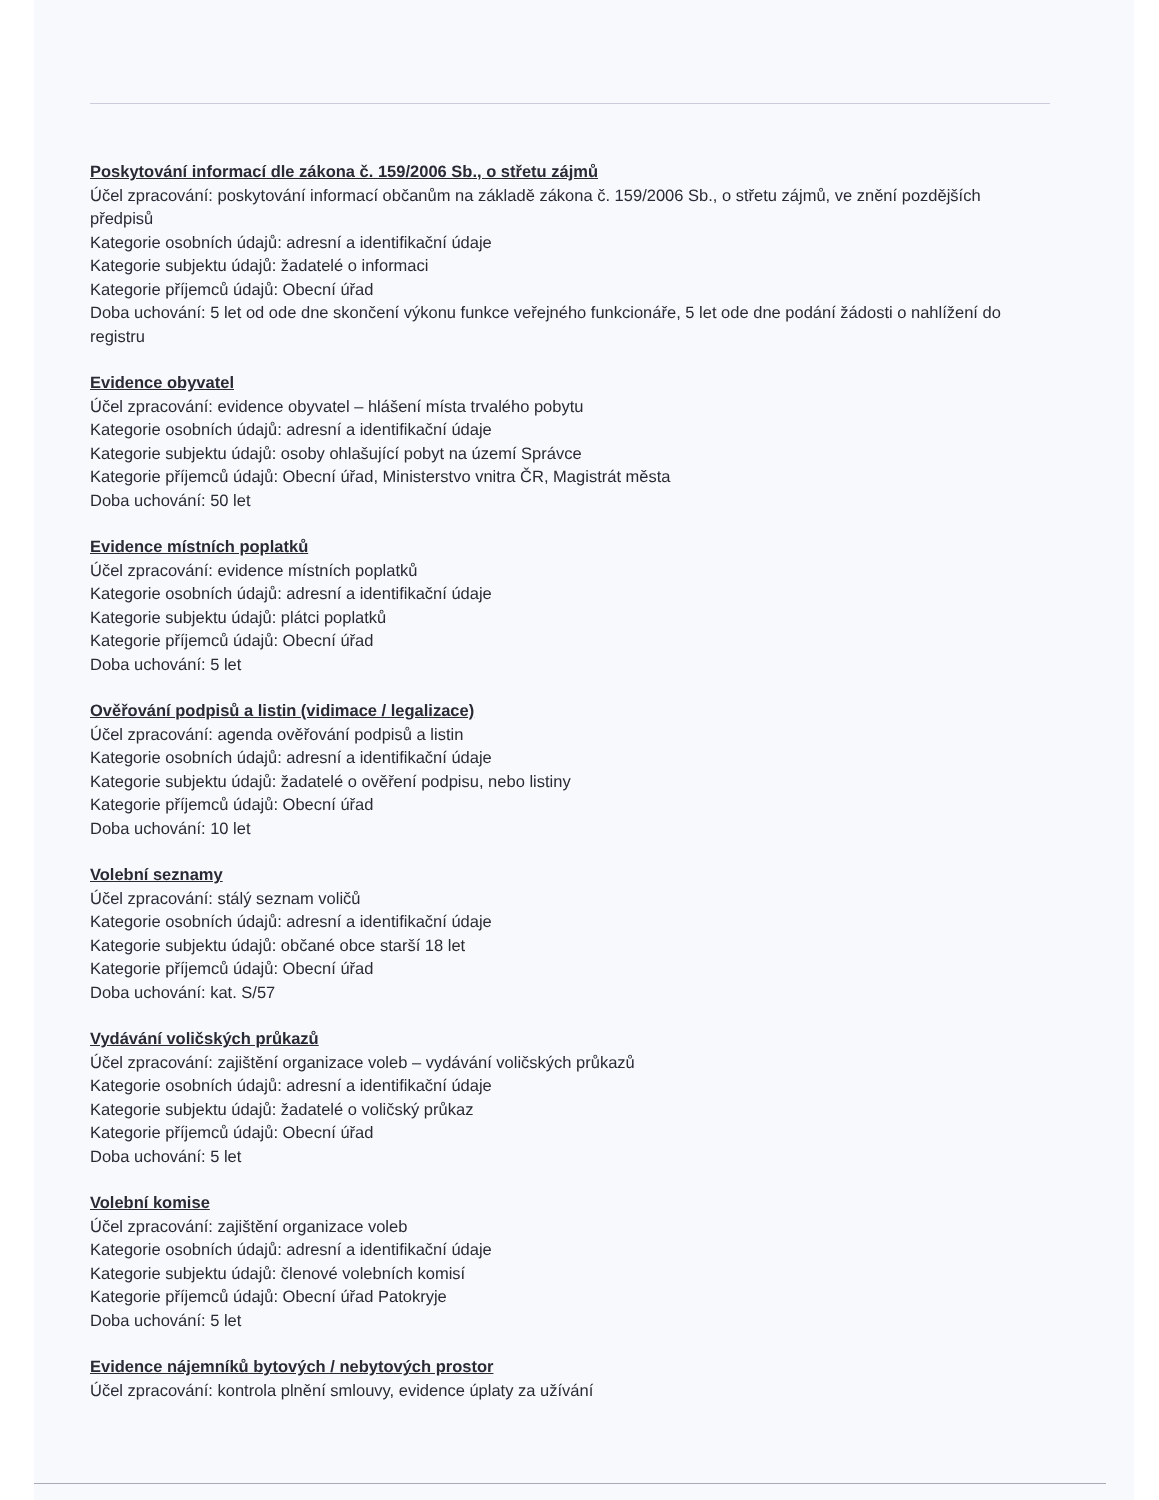Poskytování informací dle zákona č. 159/2006 Sb., o střetu zájmů
Účel zpracování: poskytování informací občanům na základě zákona č. 159/2006 Sb., o střetu zájmů, ve znění pozdějších předpisů
Kategorie osobních údajů: adresní a identifikační údaje
Kategorie subjektu údajů: žadatelé o informaci
Kategorie příjemců údajů: Obecní úřad
Doba uchování: 5 let od ode dne skončení výkonu funkce veřejného funkcionáře, 5 let ode dne podání žádosti o nahlížení do registru
Evidence obyvatel
Účel zpracování: evidence obyvatel – hlášení místa trvalého pobytu
Kategorie osobních údajů: adresní a identifikační údaje
Kategorie subjektu údajů: osoby ohlašující pobyt na území Správce
Kategorie příjemců údajů: Obecní úřad, Ministerstvo vnitra ČR, Magistrát města
Doba uchování: 50 let
Evidence místních poplatků
Účel zpracování: evidence místních poplatků
Kategorie osobních údajů: adresní a identifikační údaje
Kategorie subjektu údajů: plátci poplatků
Kategorie příjemců údajů: Obecní úřad
Doba uchování: 5 let
Ověřování podpisů a listin (vidimace / legalizace)
Účel zpracování: agenda ověřování podpisů a listin
Kategorie osobních údajů: adresní a identifikační údaje
Kategorie subjektu údajů: žadatelé o ověření podpisu, nebo listiny
Kategorie příjemců údajů: Obecní úřad
Doba uchování: 10 let
Volební seznamy
Účel zpracování: stálý seznam voličů
Kategorie osobních údajů: adresní a identifikační údaje
Kategorie subjektu údajů: občané obce starší 18 let
Kategorie příjemců údajů: Obecní úřad
Doba uchování: kat. S/57
Vydávání voličských průkazů
Účel zpracování: zajištění organizace voleb – vydávání voličských průkazů
Kategorie osobních údajů: adresní a identifikační údaje
Kategorie subjektu údajů: žadatelé o voličský průkaz
Kategorie příjemců údajů: Obecní úřad
Doba uchování: 5 let
Volební komise
Účel zpracování: zajištění organizace voleb
Kategorie osobních údajů: adresní a identifikační údaje
Kategorie subjektu údajů: členové volebních komisí
Kategorie příjemců údajů: Obecní úřad Patokryje
Doba uchování: 5 let
Evidence nájemníků bytových / nebytových prostor
Účel zpracování: kontrola plnění smlouvy, evidence úplaty za užívání